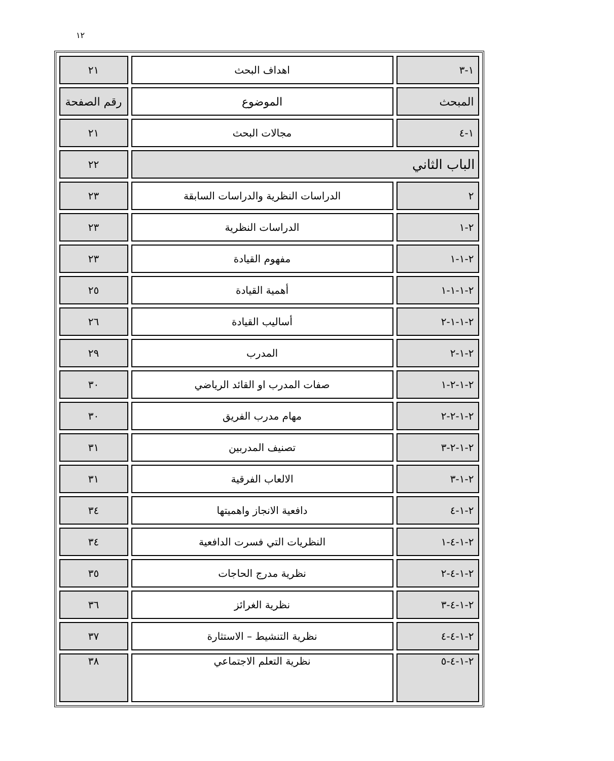١٢
| ١-٣ | اهداف البحث | ٢١ |
| المبحث | الموضوع | رقم الصفحة |
| ١-٤ | مجالات البحث | ٢١ |
| الباب الثاني | | ٢٢ |
| ٢ | الدراسات النظرية والدراسات السابقة | ٢٣ |
| ٢-١ | الدراسات النظرية | ٢٣ |
| ٢-١-١ | مفهوم القيادة | ٢٣ |
| ٢-١-١-١ | أهمية القيادة | ٢٥ |
| ٢-١-١-٢ | أساليب القيادة | ٢٦ |
| ٢-١-٢ | المدرب | ٢٩ |
| ٢-١-٢-١ | صفات المدرب او القائد الرياضي | ٣٠ |
| ٢-١-٢-٢ | مهام مدرب الفريق | ٣٠ |
| ٢-١-٢-٣ | تصنيف المدربين | ٣١ |
| ٢-١-٣ | الالعاب الفرقية | ٣١ |
| ٢-١-٤ | دافعية الانجاز واهميتها | ٣٤ |
| ٢-١-٤-١ | النظريات التي فسرت الدافعية | ٣٤ |
| ٢-١-٤-٢ | نظرية مدرج الحاجات | ٣٥ |
| ٢-١-٤-٣ | نظرية الغرائز | ٣٦ |
| ٢-١-٤-٤ | نظرية التنشيط – الاستثارة | ٣٧ |
| ٢-١-٤-٥ | نظرية التعلم الاجتماعي | ٣٨ |